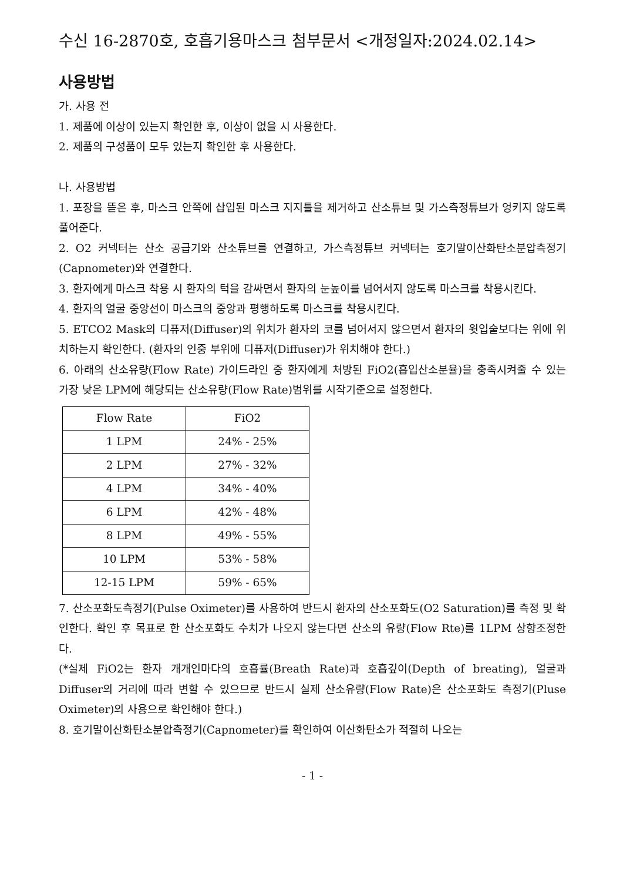수신 16-2870호, 호흡기용마스크 첨부문서 <개정일자:2024.02.14>
사용방법
가. 사용 전
1. 제품에 이상이 있는지 확인한 후, 이상이 없을 시 사용한다.
2. 제품의 구성품이 모두 있는지 확인한 후 사용한다.
나. 사용방법
1. 포장을 뜯은 후, 마스크 안쪽에 삽입된 마스크 지지틀을 제거하고 산소튜브 및 가스측정튜브가 엉키지 않도록 풀어준다.
2. O2 커넥터는 산소 공급기와 산소튜브를 연결하고, 가스측정튜브 커넥터는 호기말이산화탄소분압측정기(Capnometer)와 연결한다.
3. 환자에게 마스크 착용 시 환자의 턱을 감싸면서 환자의 눈높이를 넘어서지 않도록 마스크를 착용시킨다.
4. 환자의 얼굴 중앙선이 마스크의 중앙과 평행하도록 마스크를 착용시킨다.
5. ETCO2 Mask의 디퓨저(Diffuser)의 위치가 환자의 코를 넘어서지 않으면서 환자의 윗입술보다는 위에 위치하는지 확인한다. (환자의 인중 부위에 디퓨저(Diffuser)가 위치해야 한다.)
6. 아래의 산소유량(Flow Rate) 가이드라인 중 환자에게 처방된 FiO2(흡입산소분율)을 충족시켜줄 수 있는 가장 낮은 LPM에 해당되는 산소유량(Flow Rate)범위를 시작기준으로 설정한다.
| Flow Rate | FiO2 |
| 1 LPM | 24% - 25% |
| 2 LPM | 27% - 32% |
| 4 LPM | 34% - 40% |
| 6 LPM | 42% - 48% |
| 8 LPM | 49% - 55% |
| 10 LPM | 53% - 58% |
| 12-15 LPM | 59% - 65% |
7. 산소포화도측정기(Pulse Oximeter)를 사용하여 반드시 환자의 산소포화도(O2 Saturation)를 측정 및 확인한다. 확인 후 목표로 한 산소포화도 수치가 나오지 않는다면 산소의 유량(Flow Rte)를 1LPM 상향조정한다.
(*실제 FiO2는 환자 개개인마다의 호흡률(Breath Rate)과 호흡깊이(Depth of breating), 얼굴과 Diffuser의 거리에 따라 변할 수 있으므로 반드시 실제 산소유량(Flow Rate)은 산소포화도 측정기(Pluse Oximeter)의 사용으로 확인해야 한다.)
8. 호기말이산화탄소분압측정기(Capnometer)를 확인하여 이산화탄소가 적절히 나오는
- 1 -